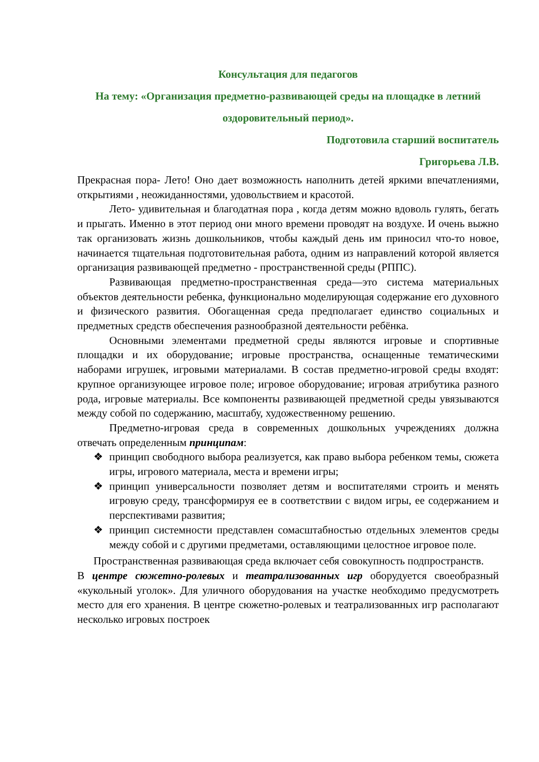Консультация для педагогов
На тему: «Организация предметно-развивающей среды на площадке в летний оздоровительный период».
Подготовила старший воспитатель
Григорьева Л.В.
Прекрасная пора- Лето! Оно дает возможность наполнить детей яркими впечатлениями, открытиями , неожиданностями, удовольствием и красотой.
Лето- удивительная и благодатная пора , когда детям можно вдоволь гулять, бегать и прыгать. Именно в этот период они много времени проводят на воздухе. И очень выжно так организовать жизнь дошкольников, чтобы каждый день им приносил что-то новое, начинается тщательная подготовительная работа, одним из направлений которой является организация развивающей предметно - пространственной среды (РППС).
Развивающая предметно-пространственная среда—это система материальных объектов деятельности ребенка, функционально моделирующая содержание его духовного и физического развития. Обогащенная среда предполагает единство социальных и предметных средств обеспечения разнообразной деятельности ребёнка.
Основными элементами предметной среды являются игровые и спортивные площадки и их оборудование; игровые пространства, оснащенные тематическими наборами игрушек, игровыми материалами. В состав предметно-игровой среды входят: крупное организующее игровое поле; игровое оборудование; игровая атрибутика разного рода, игровые материалы. Все компоненты развивающей предметной среды увязываются между собой по содержанию, масштабу, художественному решению.
Предметно-игровая среда в современных дошкольных учреждениях должна отвечать определенным принципам:
❖ принцип свободного выбора реализуется, как право выбора ребенком темы, сюжета игры, игрового материала, места и времени игры;
❖ принцип универсальности позволяет детям и воспитателями строить и менять игровую среду, трансформируя ее в соответствии с видом игры, ее содержанием и перспективами развития;
❖ принцип системности представлен сомасштабностью отдельных элементов среды между собой и с другими предметами, оставляющими целостное игровое поле.
Пространственная развивающая среда включает себя совокупность подпространств.
В центре сюжетно-ролевых и театрализованных игр оборудуется своеобразный «кукольный уголок». Для уличного оборудования на участке необходимо предусмотреть место для его хранения. В центре сюжетно-ролевых и театрализованных игр располагают несколько игровых построек